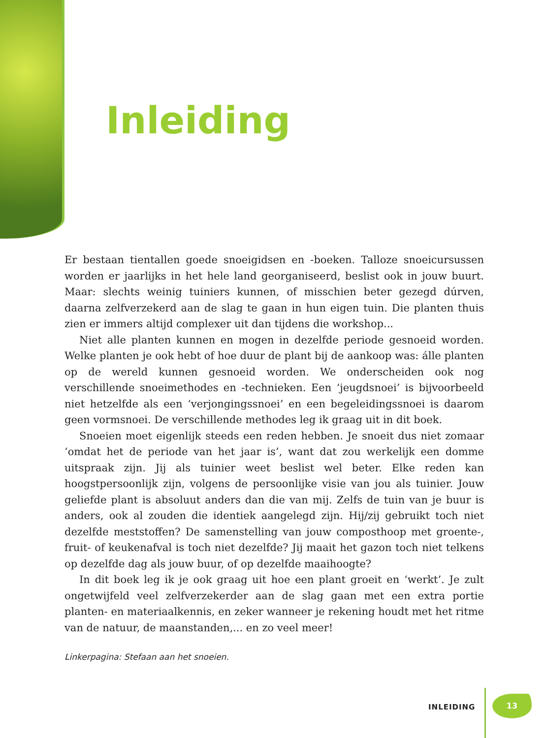Inleiding
Er bestaan tientallen goede snoeigidsen en -boeken. Talloze snoeicursussen worden er jaarlijks in het hele land georganiseerd, beslist ook in jouw buurt. Maar: slechts weinig tuiniers kunnen, of misschien beter gezegd dúrven, daarna zelfverzekerd aan de slag te gaan in hun eigen tuin. Die planten thuis zien er immers altijd complexer uit dan tijdens die workshop...
Niet alle planten kunnen en mogen in dezelfde periode gesnoeid worden. Welke planten je ook hebt of hoe duur de plant bij de aankoop was: álle planten op de wereld kunnen gesnoeid worden. We onderscheiden ook nog verschillende snoeimethodes en -technieken. Een ‘jeugdsnoei’ is bijvoorbeeld niet hetzelfde als een ‘verjongingssnoei’ en een begeleidingssnoei is daarom geen vormsnoei. De verschillende methodes leg ik graag uit in dit boek.
Snoeien moet eigenlijk steeds een reden hebben. Je snoeit dus niet zomaar ‘omdat het de periode van het jaar is’, want dat zou werkelijk een domme uitspraak zijn. Jij als tuinier weet beslist wel beter. Elke reden kan hoogstpersoonlijk zijn, volgens de persoonlijke visie van jou als tuinier. Jouw geliefde plant is absoluut anders dan die van mij. Zelfs de tuin van je buur is anders, ook al zouden die identiek aangelegd zijn. Hij/zij gebruikt toch niet dezelfde meststoffen? De samenstelling van jouw composthoop met groente-, fruit- of keukenafval is toch niet dezelfde? Jij maait het gazon toch niet telkens op dezelfde dag als jouw buur, of op dezelfde maaihoogte?
In dit boek leg ik je ook graag uit hoe een plant groeit en ‘werkt’. Je zult ongetwijfeld veel zelfverzekerder aan de slag gaan met een extra portie planten- en materiaalkennis, en zeker wanneer je rekening houdt met het ritme van de natuur, de maanstanden,... en zo veel meer!
Linkerpagina: Stefaan aan het snoeien.
INLEIDING
13